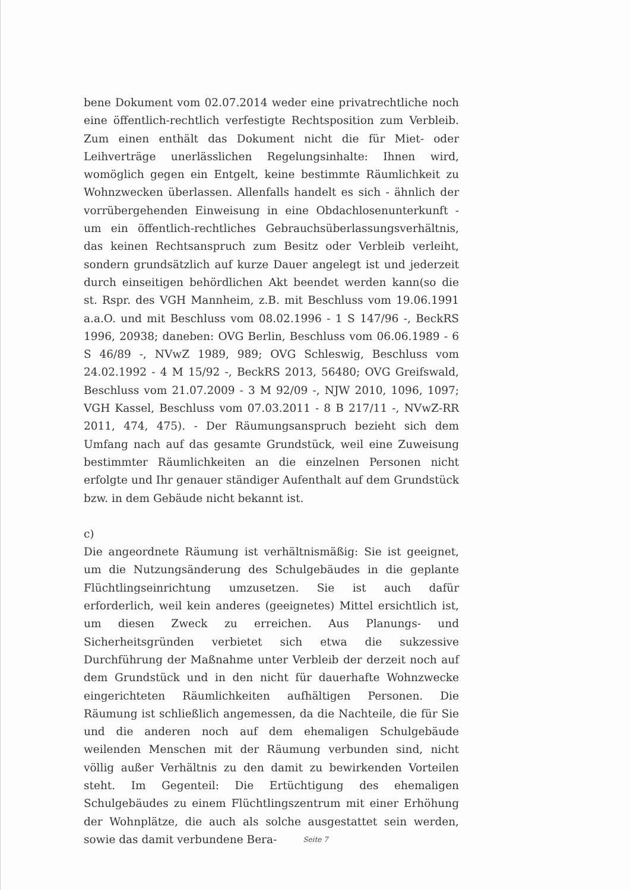bene Dokument vom 02.07.2014 weder eine privatrechtliche noch eine öffentlich-rechtlich verfestigte Rechtsposition zum Verbleib. Zum einen enthält das Dokument nicht die für Miet- oder Leihverträge unerlässlichen Regelungsinhalte: Ihnen wird, womöglich gegen ein Entgelt, keine bestimmte Räumlichkeit zu Wohnzwecken überlassen. Allenfalls handelt es sich - ähnlich der vorrübergehenden Einweisung in eine Obdachlosenunterkunft - um ein öffentlich-rechtliches Gebrauchsüberlassungsverhältnis, das keinen Rechtsanspruch zum Besitz oder Verbleib verleiht, sondern grundsätzlich auf kurze Dauer angelegt ist und jederzeit durch einseitigen behördlichen Akt beendet werden kann(so die st. Rspr. des VGH Mannheim, z.B. mit Beschluss vom 19.06.1991 a.a.O. und mit Beschluss vom 08.02.1996 - 1 S 147/96 -, BeckRS 1996, 20938; daneben: OVG Berlin, Beschluss vom 06.06.1989 - 6 S 46/89 -, NVwZ 1989, 989; OVG Schleswig, Beschluss vom 24.02.1992 - 4 M 15/92 -, BeckRS 2013, 56480; OVG Greifswald, Beschluss vom 21.07.2009 - 3 M 92/09 -, NJW 2010, 1096, 1097; VGH Kassel, Beschluss vom 07.03.2011 - 8 B 217/11 -, NVwZ-RR 2011, 474, 475). - Der Räumungsanspruch bezieht sich dem Umfang nach auf das gesamte Grundstück, weil eine Zuweisung bestimmter Räumlichkeiten an die einzelnen Personen nicht erfolgte und Ihr genauer ständiger Aufenthalt auf dem Grundstück bzw. in dem Gebäude nicht bekannt ist.
c)
Die angeordnete Räumung ist verhältnismäßig: Sie ist geeignet, um die Nutzungsänderung des Schulgebäudes in die geplante Flüchtlingseinrichtung umzusetzen. Sie ist auch dafür erforderlich, weil kein anderes (geeignetes) Mittel ersichtlich ist, um diesen Zweck zu erreichen. Aus Planungs- und Sicherheitsgründen verbietet sich etwa die sukzessive Durchführung der Maßnahme unter Verbleib der derzeit noch auf dem Grundstück und in den nicht für dauerhafte Wohnzwecke eingerichteten Räumlichkeiten aufhältigen Personen. Die Räumung ist schließlich angemessen, da die Nachteile, die für Sie und die anderen noch auf dem ehemaligen Schulgebäude weilenden Menschen mit der Räumung verbunden sind, nicht völlig außer Verhältnis zu den damit zu bewirkenden Vorteilen steht. Im Gegenteil: Die Ertüchtigung des ehemaligen Schulgebäudes zu einem Flüchtlingszentrum mit einer Erhöhung der Wohnplätze, die auch als solche ausgestattet sein werden, sowie das damit verbundene Bera-
Seite 7